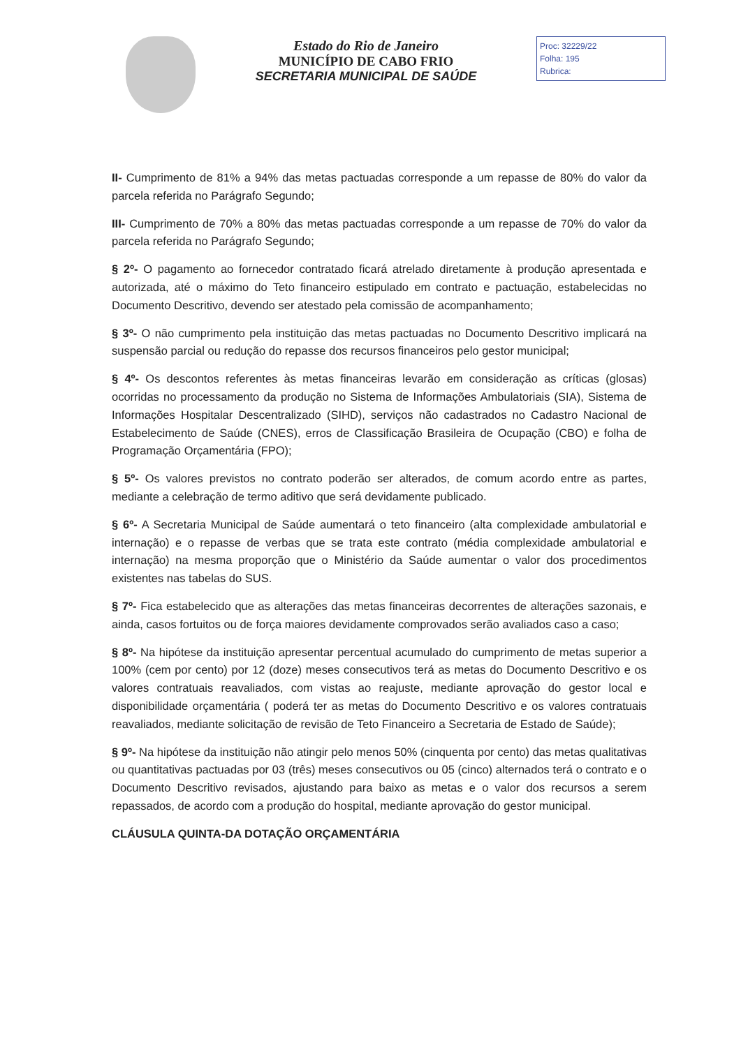Estado do Rio de Janeiro
MUNICÍPIO DE CABO FRIO
SECRETARIA MUNICIPAL DE SAÚDE
Proc: 32229/22
Folha: 195
Rubrica:
II- Cumprimento de 81% a 94% das metas pactuadas corresponde a um repasse de 80% do valor da parcela referida no Parágrafo Segundo;
III- Cumprimento de 70% a 80% das metas pactuadas corresponde a um repasse de 70% do valor da parcela referida no Parágrafo Segundo;
§ 2º- O pagamento ao fornecedor contratado ficará atrelado diretamente à produção apresentada e autorizada, até o máximo do Teto financeiro estipulado em contrato e pactuação, estabelecidas no Documento Descritivo, devendo ser atestado pela comissão de acompanhamento;
§ 3º- O não cumprimento pela instituição das metas pactuadas no Documento Descritivo implicará na suspensão parcial ou redução do repasse dos recursos financeiros pelo gestor municipal;
§ 4º- Os descontos referentes às metas financeiras levarão em consideração as críticas (glosas) ocorridas no processamento da produção no Sistema de Informações Ambulatoriais (SIA), Sistema de Informações Hospitalar Descentralizado (SIHD), serviços não cadastrados no Cadastro Nacional de Estabelecimento de Saúde (CNES), erros de Classificação Brasileira de Ocupação (CBO) e folha de Programação Orçamentária (FPO);
§ 5º- Os valores previstos no contrato poderão ser alterados, de comum acordo entre as partes, mediante a celebração de termo aditivo que será devidamente publicado.
§ 6º- A Secretaria Municipal de Saúde aumentará o teto financeiro (alta complexidade ambulatorial e internação) e o repasse de verbas que se trata este contrato (média complexidade ambulatorial e internação) na mesma proporção que o Ministério da Saúde aumentar o valor dos procedimentos existentes nas tabelas do SUS.
§ 7º- Fica estabelecido que as alterações das metas financeiras decorrentes de alterações sazonais, e ainda, casos fortuitos ou de força maiores devidamente comprovados serão avaliados caso a caso;
§ 8º- Na hipótese da instituição apresentar percentual acumulado do cumprimento de metas superior a 100% (cem por cento) por 12 (doze) meses consecutivos terá as metas do Documento Descritivo e os valores contratuais reavaliados, com vistas ao reajuste, mediante aprovação do gestor local e disponibilidade orçamentária ( poderá ter as metas do Documento Descritivo e os valores contratuais reavaliados, mediante solicitação de revisão de Teto Financeiro a Secretaria de Estado de Saúde);
§ 9º- Na hipótese da instituição não atingir pelo menos 50% (cinquenta por cento) das metas qualitativas ou quantitativas pactuadas por 03 (três) meses consecutivos ou 05 (cinco) alternados terá o contrato e o Documento Descritivo revisados, ajustando para baixo as metas e o valor dos recursos a serem repassados, de acordo com a produção do hospital, mediante aprovação do gestor municipal.
CLÁUSULA QUINTA-DA DOTAÇÃO ORÇAMENTÁRIA